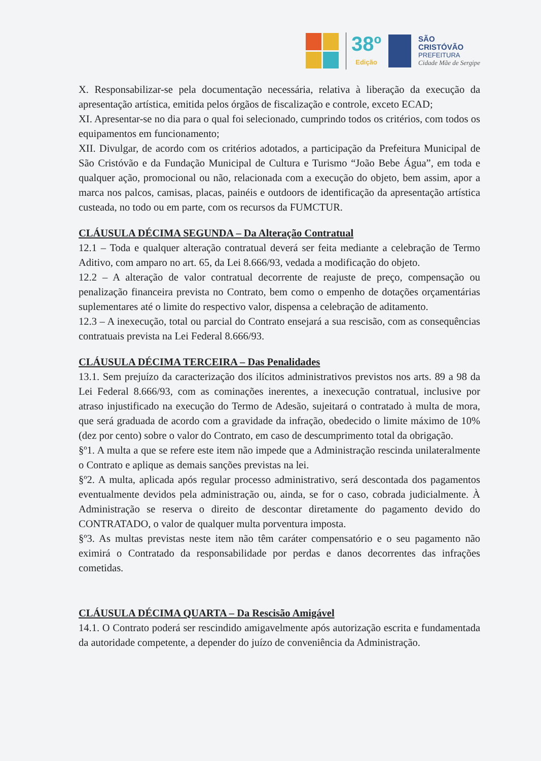38º
Edição
SÃO
CRISTÓVÃO
PREFEITURA
Cidade Mãe de Sergipe
X. Responsabilizar-se pela documentação necessária, relativa à liberação da execução da apresentação artística, emitida pelos órgãos de fiscalização e controle, exceto ECAD;
XI. Apresentar-se no dia para o qual foi selecionado, cumprindo todos os critérios, com todos os equipamentos em funcionamento;
XII. Divulgar, de acordo com os critérios adotados, a participação da Prefeitura Municipal de São Cristóvão e da Fundação Municipal de Cultura e Turismo “João Bebe Água”, em toda e qualquer ação, promocional ou não, relacionada com a execução do objeto, bem assim, apor a marca nos palcos, camisas, placas, painéis e outdoors de identificação da apresentação artística custeada, no todo ou em parte, com os recursos da FUMCTUR.
CLÁUSULA DÉCIMA SEGUNDA – Da Alteração Contratual
12.1 – Toda e qualquer alteração contratual deverá ser feita mediante a celebração de Termo Aditivo, com amparo no art. 65, da Lei 8.666/93, vedada a modificação do objeto.
12.2 – A alteração de valor contratual decorrente de reajuste de preço, compensação ou penalização financeira prevista no Contrato, bem como o empenho de dotações orçamentárias suplementares até o limite do respectivo valor, dispensa a celebração de aditamento.
12.3 – A inexecução, total ou parcial do Contrato ensejará a sua rescisão, com as consequências contratuais prevista na Lei Federal 8.666/93.
CLÁUSULA DÉCIMA TERCEIRA – Das Penalidades
13.1. Sem prejuízo da caracterização dos ilícitos administrativos previstos nos arts. 89 a 98 da Lei Federal 8.666/93, com as cominações inerentes, a inexecução contratual, inclusive por atraso injustificado na execução do Termo de Adesão, sujeitará o contratado à multa de mora, que será graduada de acordo com a gravidade da infração, obedecido o limite máximo de 10% (dez por cento) sobre o valor do Contrato, em caso de descumprimento total da obrigação.
§º1. A multa a que se refere este item não impede que a Administração rescinda unilateralmente o Contrato e aplique as demais sanções previstas na lei.
§º2. A multa, aplicada após regular processo administrativo, será descontada dos pagamentos eventualmente devidos pela administração ou, ainda, se for o caso, cobrada judicialmente. À Administração se reserva o direito de descontar diretamente do pagamento devido do CONTRATADO, o valor de qualquer multa porventura imposta.
§º3. As multas previstas neste item não têm caráter compensatório e o seu pagamento não eximirá o Contratado da responsabilidade por perdas e danos decorrentes das infrações cometidas.
CLÁUSULA DÉCIMA QUARTA – Da Rescisão Amigável
14.1. O Contrato poderá ser rescindido amigavelmente após autorização escrita e fundamentada da autoridade competente, a depender do juízo de conveniência da Administração.